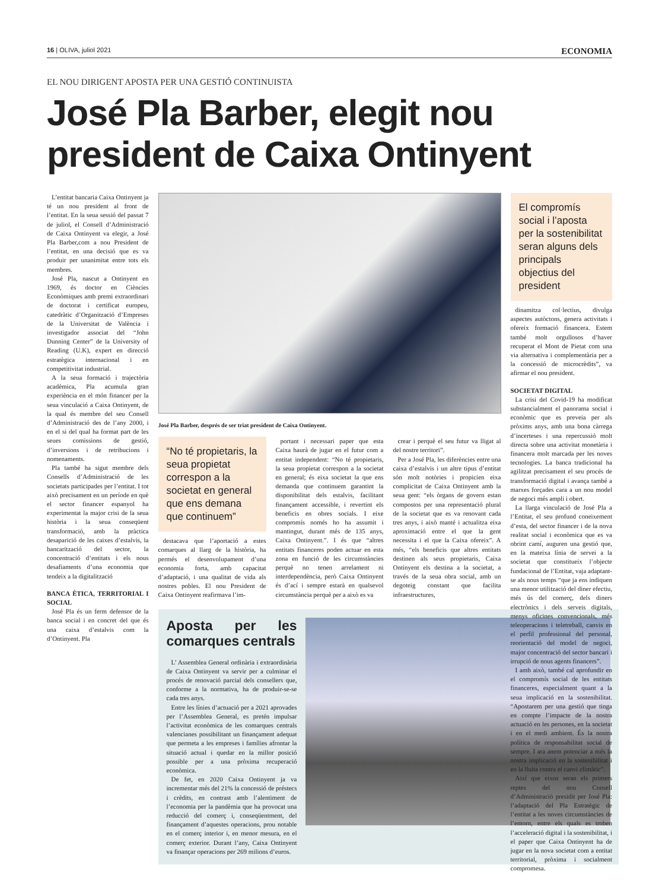16 | OLIVA, juliol 2021 ECONOMIA
EL NOU DIRIGENT APOSTA PER UNA GESTIÓ CONTINUISTA
José Pla Barber, elegit nou president de Caixa Ontinyent
L’entitat bancaria Caixa Ontinyent ja té un nou president al front de l’entitat. En la seua sessió del passat 7 de juliol, el Consell d’Administració de Caixa Ontinyent va elegir, a José Pla Barber,com a nou President de l’entitat, en una decisió que es va produir per unanimitat entre tots els membres.
José Pla, nascut a Ontinyent en 1969, és doctor en Ciències Econòmiques amb premi extraordinari de doctorat i certificat europeu, catedràtic d’Organització d’Empreses de la Universitat de València i investigador associat del “John Dunning Center” de la University of Reading (U.K), expert en direcció estratègica internacional i en competitivitat industrial.
A la seua formació i trajectòria acadèmica, Pla acumula gran experiència en el món financer per la seua vinculació a Caixa Ontinyent, de la qual és membre del seu Consell d’Administració des de l’any 2000, i en el si del qual ha format part de les seues comissions de gestió, d’inversions i de retribucions i nomenaments.
Pla també ha sigut membre dels Consells d’Administració de les societats participades per l’entitat. I tot això precisament en un període en què el sector financer espanyol ha experimentat la major crisi de la seua història i la seua conseqüent transformació, amb la pràctica desaparició de les caixes d’estalvis, la bancarització del sector, la concentració d’entitats i els nous desafiaments d’una economia que tendeix a la digitalització
BANCA ÈTICA, TERRITORIAL I SOCIAL
José Pla és un ferm defensor de la banca social i en concret del que és una caixa d’estalvis com la d’Ontinyent. Pla
José Pla Barber, després de ser triat president de Caixa Ontinyent.
“No té propietaris, la seua propietat correspon a la societat en general que ens demana que continuem”
destacava que l’aportació a estes comarques al llarg de la història, ha permés el desenvolupament d’una economia forta, amb capacitat d’adaptació, i una qualitat de vida als nostres pobles. El nou President de Caixa Ontinyent reafirmava l’im-
portant i necessari paper que esta Caixa haurà de jugar en el futur com a entitat independent: “No té propietaris, la seua propietat correspon a la societat en general; és eixa societat la que ens demanda que continuem garantint la disponibilitat dels estalvis, facilitant finançament accessible, i revertint els beneficis en obres socials. I eixe compromís només ho ha assumit i mantingut, durant més de 135 anys, Caixa Ontinyent.”. I és que “altres entitats financeres poden actuar en esta zona en funció de les circumstàncies perquè no tenen arrelament ni interdependència, però Caixa Ontinyent és d’ací i sempre estarà en qualsevol circumstància perquè per a això es va
crear i perquè el seu futur va lligat al del nostre territori”.
Per a José Pla, les diferències entre una caixa d’estalvis i un altre tipus d’entitat són molt notòries i propicien eixa complicitat de Caixa Ontinyent amb la seua gent: “els òrgans de govern estan compostos per una representació plural de la societat que es va renovant cada tres anys, i això manté i actualitza eixa aproximació entre el que la gent necessita i el que la Caixa ofereix”. A més, “els beneficis que altres entitats destinen als seus propietaris, Caixa Ontinyent els destina a la societat, a través de la seua obra social, amb un degoteig constant que facilita infraestructures,
Aposta per les comarques centrals
L’ Assemblea General ordinària i extraordinària de Caixa Ontinyent va servir per a culminar el procés de renovació parcial dels consellers que, conforme a la normativa, ha de produir-se-se cada tres anys.
Entre les línies d’actuació per a 2021 aprovades per l’Assemblea General, es pretén impulsar l’activitat econòmica de les comarques centrals valencianes possibilitant un finançament adequat que permeta a les empreses i famílies afrontar la situació actual i quedar en la millor posició possible per a una pròxima recuperació econòmica.
De fet, en 2020 Caixa Ontinyent ja va incrementar més del 21% la concessió de préstecs i crèdits, en contrast amb l’alentiment de l’economia per la pandèmia que ha provocat una reducció del comerç i, conseqüentment, del finançament d’aquestes operacions, prou notable en el comerç interior i, en menor mesura, en el comerç exterior. Durant l’any, Caixa Ontinyent va finançar operacions per 269 milions d’euros.
El compromís social i l’aposta per la sostenibilitat seran alguns dels principals objectius del president
dinamitza col·lectius, divulga aspectes autòctons, genera activitats i ofereix formació financera. Estem també molt orgullosos d’haver recuperat el Mont de Pietat com una via alternativa i complementària per a la concessió de microcrèdits”, va afirmar el nou president.
SOCIETAT DIGITAL
La crisi del Covid-19 ha modificat substancialment el panorama social i econòmic que es preveia per als pròxims anys, amb una bona càrrega d’incerteses i una repercussió molt directa sobre una activitat monetària i financera molt marcada per les noves tecnologies. La banca tradicional ha agilitzat precisament el seu procés de transformació digital i avança també a marxes forçades cara a un nou model de negoci més ampli i obert.
La llarga vinculació de José Pla a l’Entitat, el seu profund coneixement d’esta, del sector financer i de la nova realitat social i econòmica que es va obrint camí, auguren una gestió que, en la mateixa línia de servei a la societat que constitueix l’objecte fundacional de l’Entitat, vaja adaptant-se als nous temps “que ja ens indiquen una menor utilització del diner efectiu, més ús del comerç, dels diners electrònics i dels serveis digitals, menys oficines convencionals, més teleoperacions i teletreball, canvis en el perfil professional del personal, reorientació del model de negoci, major concentració del sector bancari i irrupció de nous agents financers”.
I amb això, també cal aprofundir en el compromís social de les entitats financeres, especialment quant a la seua implicació en la sostenibilitat. “Apostarem per una gestió que tinga en compte l’impacte de la nostra actuació en les persones, en la societat i en el medi ambient. És la nostra política de responsabilitat social de sempre. I ara anem potenciar a més la nostra implicació en la sostenibilitat i en la lluita contra el canvi climàtic”.
Així que eixos seran els primers reptes del nou Consell d’Administració presidit per José Pla: l’adaptació del Pla Estratègic de l’entitat a les noves circumstàncies de l’entorn, entre els quals es troben l’acceleració digital i la sostenibilitat, i el paper que Caixa Ontinyent ha de jugar en la nova societat com a entitat territorial, pròxima i socialment compromesa.